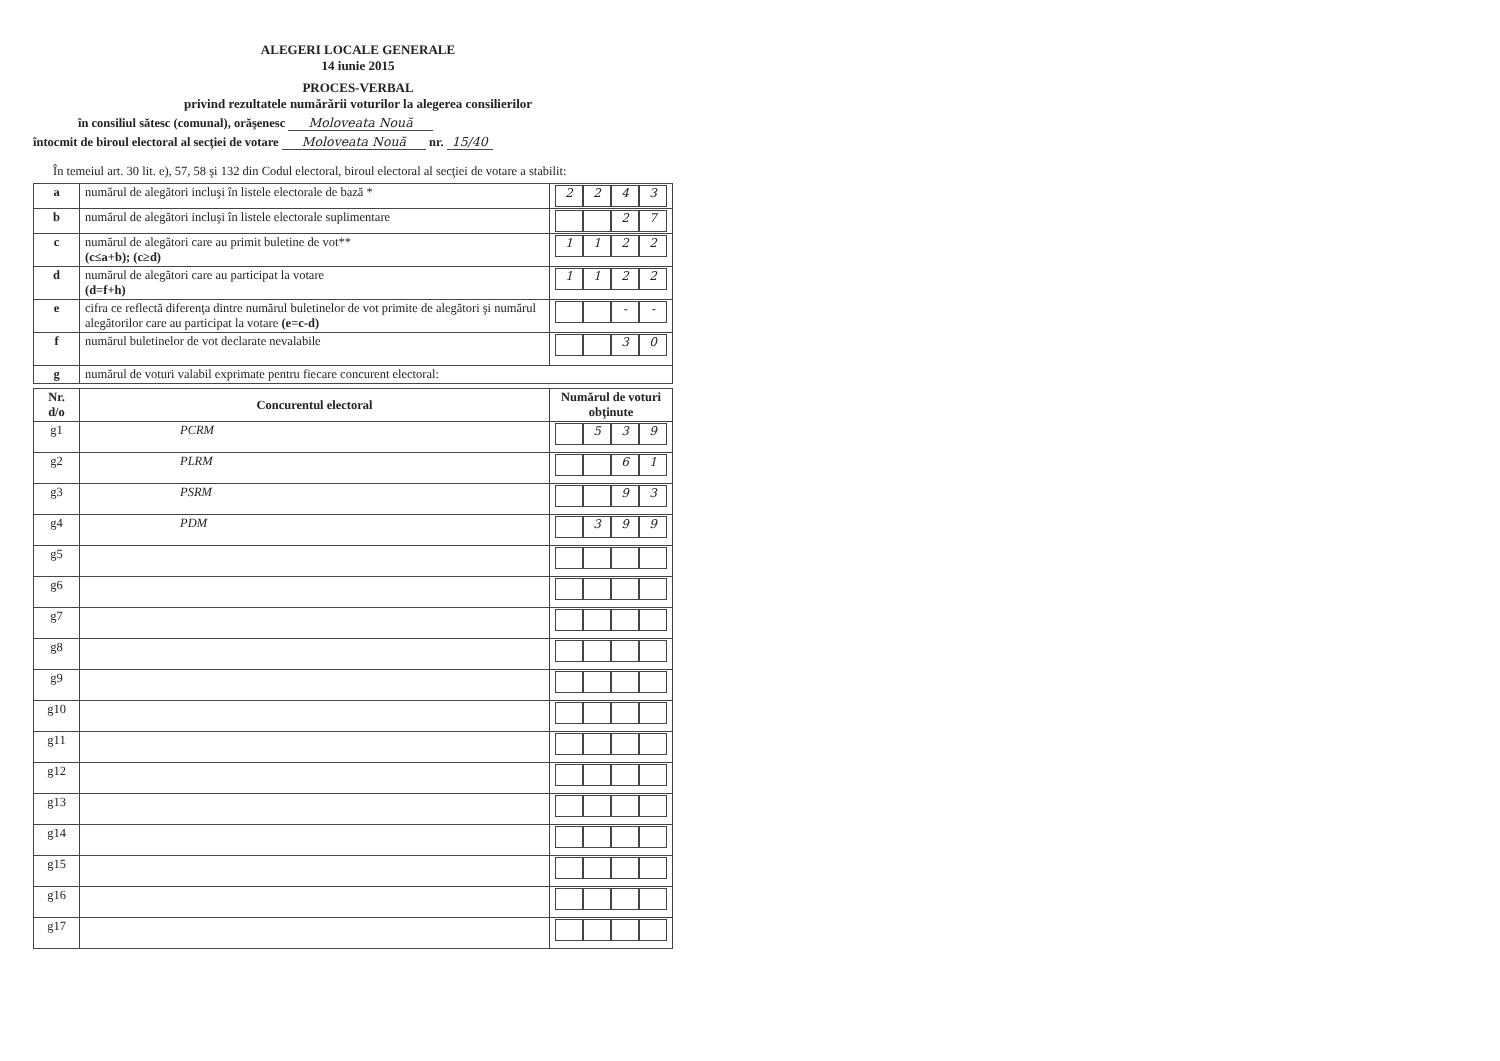ALEGERI LOCALE GENERALE
14 iunie 2015
PROCES-VERBAL
privind rezultatele numărării voturilor la alegerea consilierilor
în consiliul sătesc (comunal), orăşenesc Moloveata Nouă
întocmit de biroul electoral al secţiei de votare Moloveata Nouă nr. 15/40
În temeiul art. 30 lit. e), 57, 58 şi 132 din Codul electoral, biroul electoral al secţiei de votare a stabilit:
| a | numărul de alegători incluşi în listele electorale de bază * | 2 2 4 3 |
| b | numărul de alegători incluşi în listele electorale suplimentare | 2 7 |
| c | numărul de alegători care au primit buletine de vot** (c≤a+b); (c≥d) | 1 1 2 2 |
| d | numărul de alegători care au participat la votare (d=f+h) | 1 1 2 2 |
| e | cifra ce reflectă diferenţa dintre numărul buletinelor de vot primite de alegători şi numărul alegătorilor care au participat la votare (e=c-d) | - - |
| f | numărul buletinelor de vot declarate nevalabile | 3 0 |
| g | numărul de voturi valabil exprimate pentru fiecare concurent electoral: | |
| Nr. d/o | Concurentul electoral | Numărul de voturi obţinute |
| --- | --- | --- |
| g1 | PCRM | 5 3 9 |
| g2 | PLRM | 6 1 |
| g3 | PSRM | 9 3 |
| g4 | PDM | 3 9 9 |
| g5 | | |
| g6 | | |
| g7 | | |
| g8 | | |
| g9 | | |
| g10 | | |
| g11 | | |
| g12 | | |
| g13 | | |
| g14 | | |
| g15 | | |
| g16 | | |
| g17 | | |